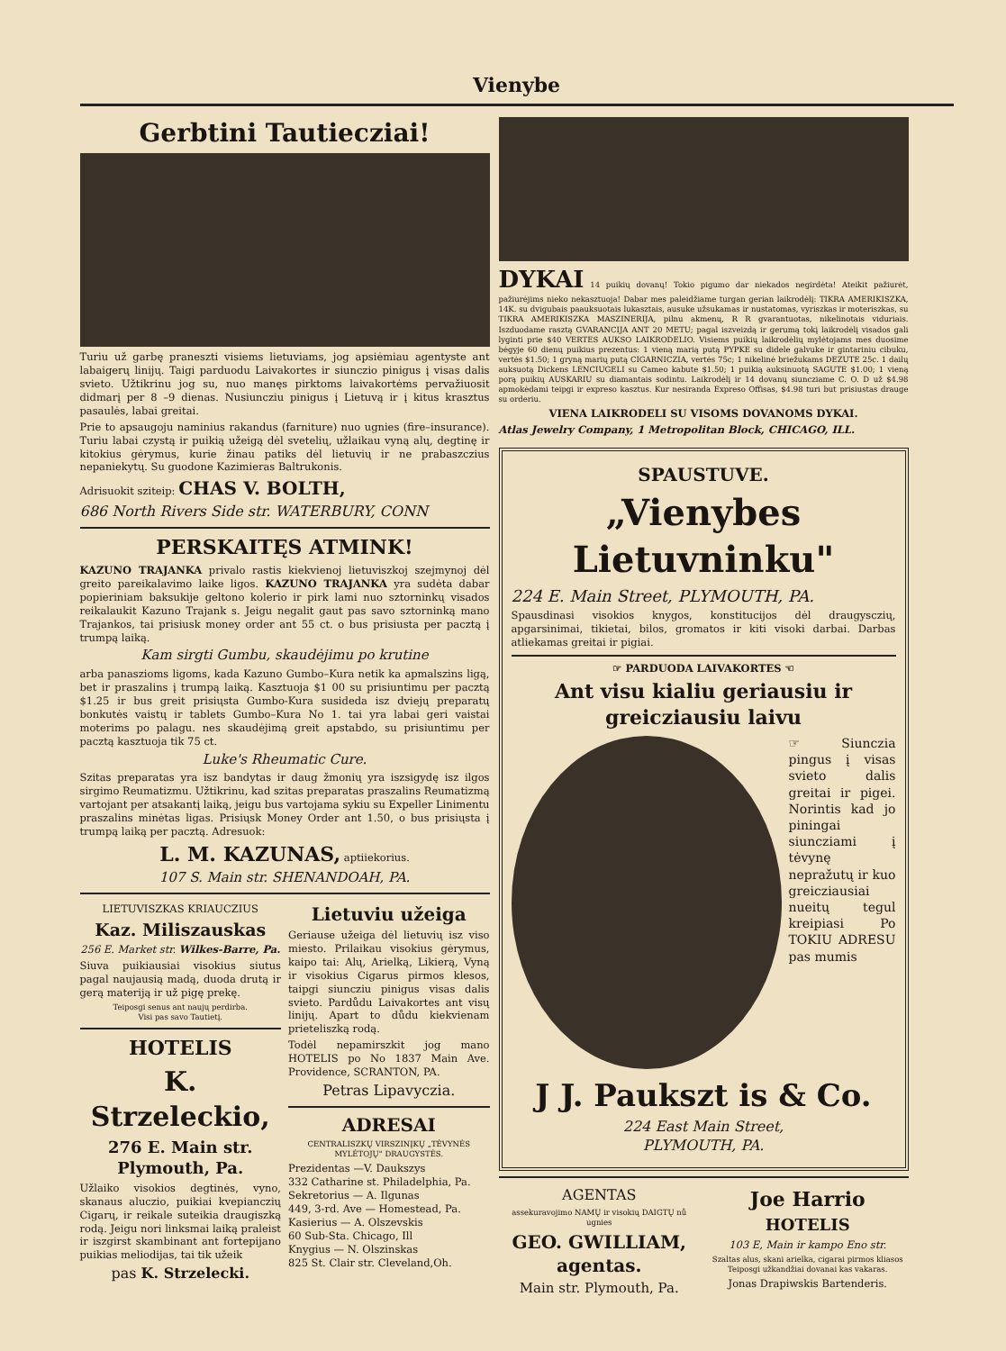Vienybe
Gerbtini Tautiecziai!
Turiu už garbę praneszti visiems lietuviams, jog apsiėmiau agentyste ant labaigerų linijų. Taigi parduodu Laivakortes ir siunczio pinigus į visas dalis svieto. Užtikrinu jog su, nuo manęs pirktoms laivakortėms pervažiuosit didmarį per 8 –9 dienas. Nusiuncziu pinigus į Lietuvą ir į kitus krasztus pasaulės, labai greitai.
Prie to apsaugoju naminius rakandus (farniture) nuo ugnies (fire–insurance). Turiu labai czystą ir puikią užeigą dėl svetelių, užlaikau vyną alų, degtinę ir kitokius gėrymus, kurie žinau patiks dėl lietuvių ir ne prabaszczius nepaniekytų. Su guodone Kazimieras Baltrukonis.
Adrisuokit sziteip: CHAS V. BOLTH,
686 North Rivers Side str. WATERBURY, CONN
PERSKAITĘS ATMINK!
KAZUNO TRAJANKA privalo rastis kiekvienoj lietuviszkoj szejmynoj dėl greito pareikalavimo laike ligos. KAZUNO TRAJANKA yra sudėta dabar popieriniam baksukije geltono kolerio ir pirk lami nuo sztorninkų visados reikalaukit Kazuno Trajank s. Jeigu negalit gaut pas savo sztorninką mano Trajankos, tai prisiusk money order ant 55 ct. o bus prisiusta per pacztą į trumpą laiką.
Kam sirgti Gumbu, skaudėjimu po krutine
arba panaszioms ligoms, kada Kazuno Gumbo–Kura netik ka apmalszins ligą, bet ir praszalins į trumpą laiką. Kasztuoja $1 00 su prisiuntimu per pacztą $1.25 ir bus greit prisiųsta Gumbo-Kura susideda isz dviejų preparatų bonkutės vaistų ir tablets Gumbo–Kura No 1. tai yra labai geri vaistai moterims po palagu. nes skaudėjimą greit apstabdo, su prisiuntimu per pacztą kasztuoja tik 75 ct.
Luke's Rheumatic Cure.
Szitas preparatas yra isz bandytas ir daug žmonių yra iszsigydę isz ilgos sirgimo Reumatizmu. Užtikrinu, kad szitas preparatas praszalins Reumatizmą vartojant per atsakantį laiką, jeigu bus vartojama sykiu su Expeller Linimentu praszalins minėtas ligas. Prisiųsk Money Order ant 1.50, o bus prisiųsta į trumpą laiką per pacztą. Adresuok:
L. M. KAZUNAS, aptiiekorius.
107 S. Main str. SHENANDOAH, PA.
LIETUVISZKAS KRIAUCZIUS
Kaz. Miliszauskas
256 E. Market str. Wilkes-Barre, Pa.
Siuva puikiausiai visokius siutus pagal naujausią madą, duoda drutą ir gerą materiją ir už pigę prekę.
Teiposgi senus ant naujų perdirba.
Visi pas savo Tautietį.
HOTELIS
K. Strzeleckio,
276 E. Main str. Plymouth, Pa.
Užlaiko visokios degtinės, vyno, skanaus aluczio, puikiai kvepianczių Cigarų, ir reikale suteikia draugiszką rodą. Jeigu nori linksmai laiką praleist ir iszgirst skambinant ant fortepijano puikias meliodijas, tai tik užeik
pas K. Strzelecki.
Lietuviu užeiga
Geriause užeiga dėl lietuvių isz viso miesto. Prilaikau visokius gėrymus, kaipo tai: Alų, Arielką, Likierą, Vyną ir visokius Cigarus pirmos klesos, taipgi siuncziu pinigus visas dalis svieto. Pardůdu Laivakortes ant visų linijų. Apart to důdu kiekvienam prieteliszką rodą.
Todėl nepamirszkit jog mano HOTELIS po No 1837 Main Ave. Providence, SCRANTON, PA.
Petras Lipavyczia.
ADRESAI
CENTRALISZKŲ VIRSZINĮKŲ „TĖVYNĖS MYLĖTOJŲ" DRAUGYSTĖS.
Prezidentas —V. Daukszys
332 Catharine st. Philadelphia, Pa.
Sekretorius — A. Ilgunas
449, 3-rd. Ave — Homestead, Pa.
Kasierius — A. Olszevskis
60 Sub-Sta. Chicago, Ill
Knygius — N. Olszinskas
825 St. Clair str. Cleveland,Oh.
DYKAI 14 puikių dovanų! Tokio pigumo dar niekados negirdėta! Ateikit pažiurėt, pažiurėjims nieko nekasztuoja! Dabar mes paleidžiame turgan gerian laikrodėlį: TIKRA AMERIKISZKA, 14K. su dvigubais paauksuotais lukasztais, ausuke užsukamas ir nustatomas, vyriszkas ir moteriszkas, su TIKRA AMERIKISZKA MASZINERIJA, pilnu akmenų, R R gvarantuotas, nikelinotais viduriais. Iszduodame rasztą GVARANCIJA ANT 20 METU; pagal iszveizdą ir gerumą tokį laikrodėlį visados gali lyginti prie $40 VERTES AUKSO LAIKRODELIO. Visiems puikių laikrodėlių mylėtojams mes duosime bėgyje 60 dienų puikius prezentus: 1 vieną marią putą PYPKE su didele galvuke ir gintariniu cibuku, vertės $1.50; 1 gryną marių putą CIGARNICZIA, vertės 75c; 1 nikelinė briežukams DEZUTE 25c. 1 dailų auksuotą Dickens LENCIUGELI su Cameo kabute $1.50; 1 puikią auksinuotą SAGUTE $1.00; 1 vieną porą puikių AUSKARIU su diamantais sodintu. Laikrodėlį ir 14 dovanų siuncziame C. O. D už $4.98 apmokėdami teipgi ir expreso kasztus. Kur nesiranda Expreso Offisas, $4.98 turi but prisiustas drauge su orderiu.
VIENA LAIKRODELI SU VISOMS DOVANOMS DYKAI.
Atlas Jewelry Company, 1 Metropolitan Block, CHICAGO, ILL.
SPAUSTUVE.
„Vienybes Lietuvninku"
224 E. Main Street, PLYMOUTH, PA.
Spausdinasi visokios knygos, konstitucijos dėl draugysczių, apgarsinimai, tikietai, bilos, gromatos ir kiti visoki darbai. Darbas atliekamas greitai ir pigiai.
☞ PARDUODA LAIVAKORTES ☜
Ant visu kialiu geriausiu ir greicziausiu laivu
☞ Siunczia pingus į visas svieto dalis greitai ir pigei. Norintis kad jo piningai siuncziami į tėvynę nepražutų ir kuo greicziausiai nueitų tegul kreipiasi Po TOKIU ADRESU pas mumis
J J. Paukszt is & Co.
224 East Main Street,
PLYMOUTH, PA.
AGENTAS
assekuravojimo NAMŲ ir visokių DAIGTŲ nů ugnies
GEO. GWILLIAM, agentas.
Main str. Plymouth, Pa.
Joe Harrio
HOTELIS
103 E, Main ir kampo Eno str.
Szaltas alus, skani arielka, cigarai pirmos kliasos Teiposgi užkandžiai dovanai kas vakaras.
Jonas Drapiwskis Bartenderis.